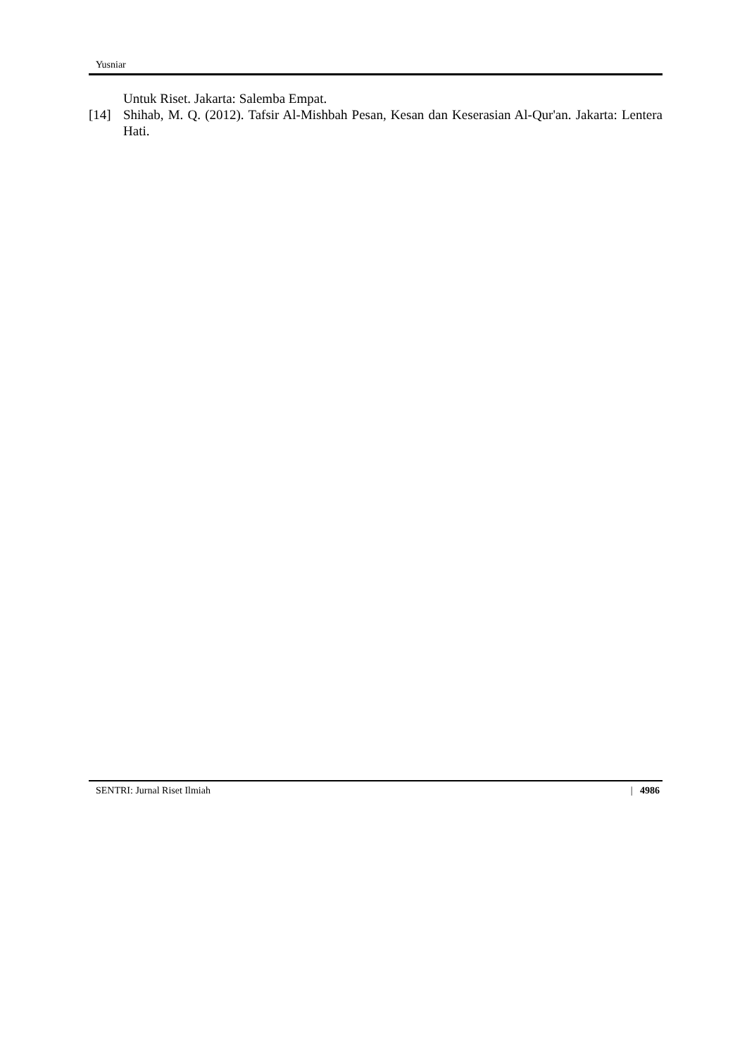Yusniar
Untuk Riset. Jakarta: Salemba Empat.
[14] Shihab, M. Q. (2012). Tafsir Al-Mishbah Pesan, Kesan dan Keserasian Al-Qur'an. Jakarta: Lentera Hati.
SENTRI: Jurnal Riset Ilmiah | 4986